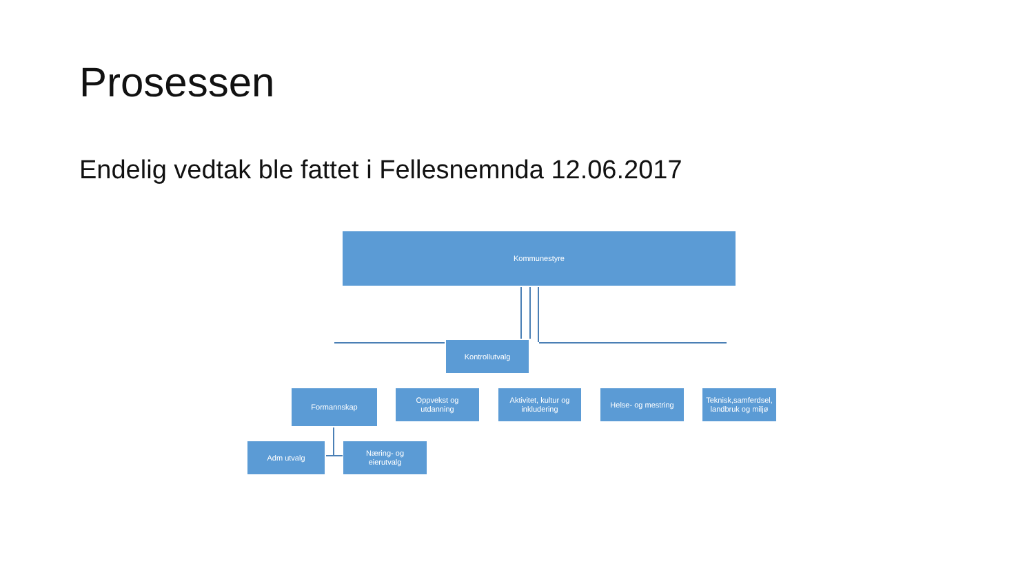Prosessen
Endelig vedtak ble fattet i Fellesnemnda 12.06.2017
Kommunestyre
Kontrollutvalg
Formannskap
Oppvekst og
utdanning
Aktivitet, kultur og
inkludering
Helse- og mestring
Teknisk,samferdsel,
landbruk og miljø
Adm utvalg
Næring- og
eierutvalg